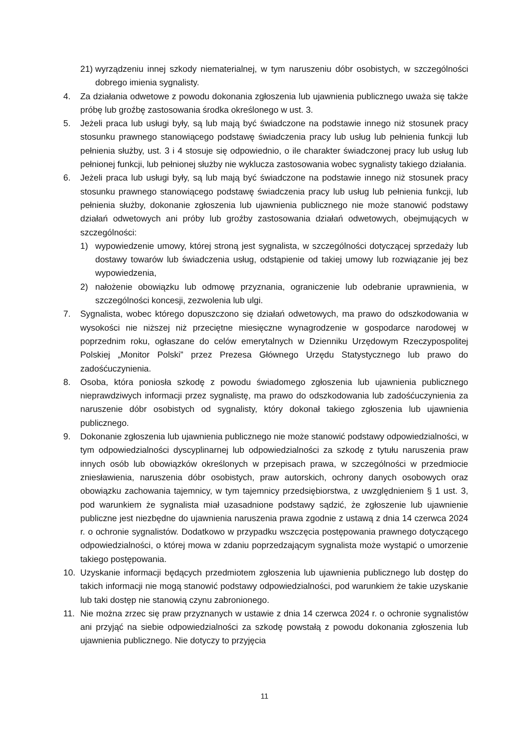21) wyrządzeniu innej szkody niematerialnej, w tym naruszeniu dóbr osobistych, w szczególności dobrego imienia sygnalisty.
4. Za działania odwetowe z powodu dokonania zgłoszenia lub ujawnienia publicznego uważa się także próbę lub groźbę zastosowania środka określonego w ust. 3.
5. Jeżeli praca lub usługi były, są lub mają być świadczone na podstawie innego niż stosunek pracy stosunku prawnego stanowiącego podstawę świadczenia pracy lub usług lub pełnienia funkcji lub pełnienia służby, ust. 3 i 4 stosuje się odpowiednio, o ile charakter świadczonej pracy lub usług lub pełnionej funkcji, lub pełnionej służby nie wyklucza zastosowania wobec sygnalisty takiego działania.
6. Jeżeli praca lub usługi były, są lub mają być świadczone na podstawie innego niż stosunek pracy stosunku prawnego stanowiącego podstawę świadczenia pracy lub usług lub pełnienia funkcji, lub pełnienia służby, dokonanie zgłoszenia lub ujawnienia publicznego nie może stanowić podstawy działań odwetowych ani próby lub groźby zastosowania działań odwetowych, obejmujących w szczególności:
1) wypowiedzenie umowy, której stroną jest sygnalista, w szczególności dotyczącej sprzedaży lub dostawy towarów lub świadczenia usług, odstąpienie od takiej umowy lub rozwiązanie jej bez wypowiedzenia,
2) nałożenie obowiązku lub odmowę przyznania, ograniczenie lub odebranie uprawnienia, w szczególności koncesji, zezwolenia lub ulgi.
7. Sygnalista, wobec którego dopuszczono się działań odwetowych, ma prawo do odszkodowania w wysokości nie niższej niż przeciętne miesięczne wynagrodzenie w gospodarce narodowej w poprzednim roku, ogłaszane do celów emerytalnych w Dzienniku Urzędowym Rzeczypospolitej Polskiej „Monitor Polski” przez Prezesa Głównego Urzędu Statystycznego lub prawo do zadośćuczynienia.
8. Osoba, która poniosła szkodę z powodu świadomego zgłoszenia lub ujawnienia publicznego nieprawdziwych informacji przez sygnalistę, ma prawo do odszkodowania lub zadośćuczynienia za naruszenie dóbr osobistych od sygnalisty, który dokonał takiego zgłoszenia lub ujawnienia publicznego.
9. Dokonanie zgłoszenia lub ujawnienia publicznego nie może stanowić podstawy odpowiedzialności, w tym odpowiedzialności dyscyplinarnej lub odpowiedzialności za szkodę z tytułu naruszenia praw innych osób lub obowiązków określonych w przepisach prawa, w szczególności w przedmiocie zniesławienia, naruszenia dóbr osobistych, praw autorskich, ochrony danych osobowych oraz obowiązku zachowania tajemnicy, w tym tajemnicy przedsiębiorstwa, z uwzględnieniem § 1 ust. 3, pod warunkiem że sygnalista miał uzasadnione podstawy sądzić, że zgłoszenie lub ujawnienie publiczne jest niezbędne do ujawnienia naruszenia prawa zgodnie z ustawą z dnia 14 czerwca 2024 r. o ochronie sygnalistów. Dodatkowo w przypadku wszczęcia postępowania prawnego dotyczącego odpowiedzialności, o której mowa w zdaniu poprzedzającym sygnalista może wystąpić o umorzenie takiego postępowania.
10. Uzyskanie informacji będących przedmiotem zgłoszenia lub ujawnienia publicznego lub dostęp do takich informacji nie mogą stanowić podstawy odpowiedzialności, pod warunkiem że takie uzyskanie lub taki dostęp nie stanowią czynu zabronionego.
11. Nie można zrzec się praw przyznanych w ustawie z dnia 14 czerwca 2024 r. o ochronie sygnalistów ani przyjąć na siebie odpowiedzialności za szkodę powstałą z powodu dokonania zgłoszenia lub ujawnienia publicznego. Nie dotyczy to przyjęcia
11